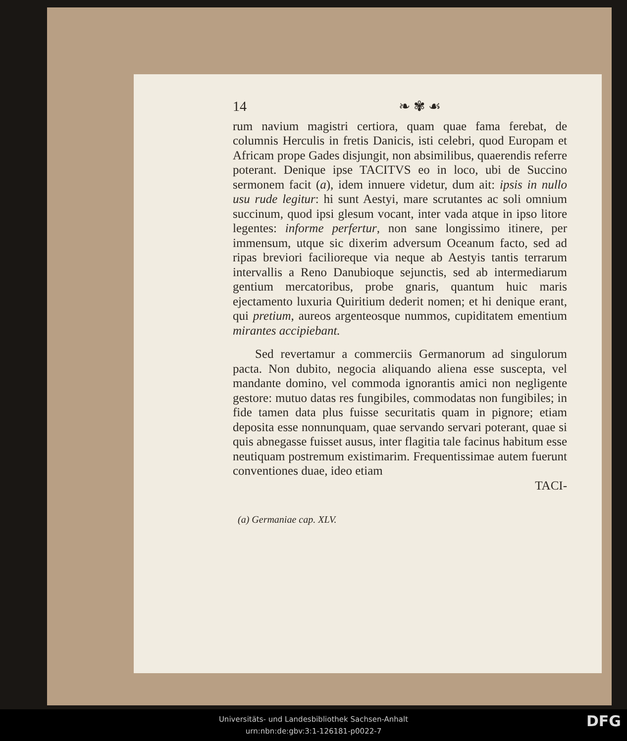14 ❧ ✾ ☙
rum navium magistri certiora, quam quae fama ferebat, de columnis Herculis in fretis Danicis, isti celebri, quod Europam et Africam prope Gades disjungit, non absimilibus, quaerendis referre poterant. Denique ipse TACITVS eo in loco, ubi de Succino sermonem facit (a), idem innuere videtur, dum ait: ipsis in nullo usu rude legitur: hi sunt Aestyi, mare scrutantes ac soli omnium succinum, quod ipsi glesum vocant, inter vada atque in ipso litore legentes: informe perfertur, non sane longissimo itinere, per immensum, utque sic dixerim adversum Oceanum facto, sed ad ripas breviori facilioreque via neque ab Aestyis tantis terrarum intervallis a Reno Danubioque sejunctis, sed ab intermediarum gentium mercatoribus, probe gnaris, quantum huic maris ejectamento luxuria Quiritium dederit nomen; et hi denique erant, qui pretium, aureos argenteosque nummos, cupiditatem ementium mirantes accipiebant.
Sed revertamur a commerciis Germanorum ad singulorum pacta. Non dubito, negocia aliquando aliena esse suscepta, vel mandante domino, vel commoda ignorantis amici non negligente gestore: mutuo datas res fungibiles, commodatas non fungibiles; in fide tamen data plus fuisse securitatis quam in pignore; etiam deposita esse nonnunquam, quae servando servari poterant, quae si quis abnegasse fuisset ausus, inter flagitia tale facinus habitum esse neutiquam postremum existimarim. Frequentissimae autem fuerunt conventiones duae, ideo etiam
TACI-
(a) Germaniae cap. XLV.
Universitäts- und Landesbibliothek Sachsen-Anhalt
urn:nbn:de:gbv:3:1-126181-p0022-7
DFG